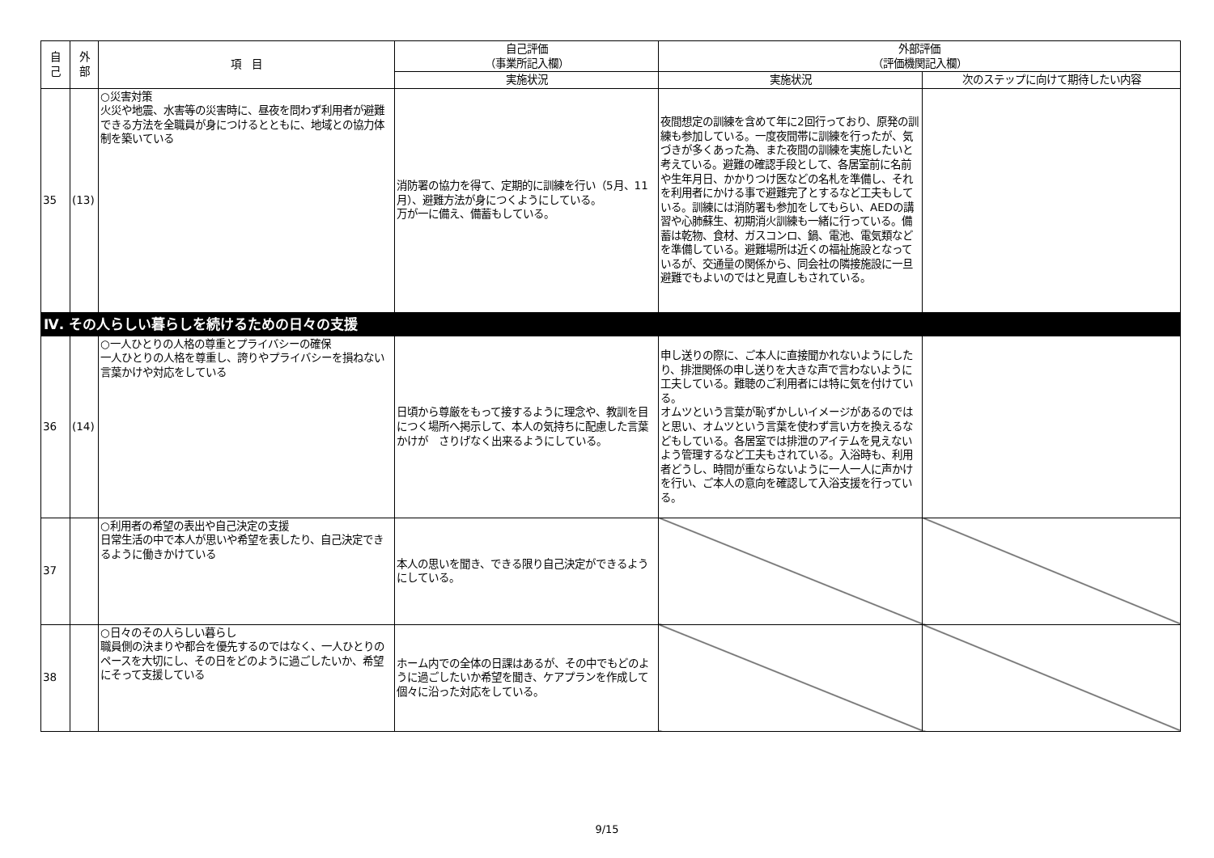| 自 己 | 外 部 | 項 目 | 自己評価 （事業所記入欄） | 外部評価 （評価機関記入欄） | |
| --- | --- | --- | --- | --- | --- |
| | | | 実施状況 | 実施状況 | 次のステップに向けて期待したい内容 |
| 35 | (13) | ○災害対策 火災や地震、水害等の災害時に、昼夜を問わず利用者が避難できる方法を全職員が身につけるとともに、地域との協力体制を築いている | 消防署の協力を得て、定期的に訓練を行い（5月、11月）、避難方法が身につくようにしている。 万が一に備え、備蓄もしている。 | 夜間想定の訓練を含めて年に2回行っており、原発の訓練も参加している。一度夜間帯に訓練を行ったが、気づきが多くあった為、また夜間の訓練を実施したいと考えている。避難の確認手段として、各居室前に名前や生年月日、かかりつけ医などの名札を準備し、それを利用者にかける事で避難完了とするなど工夫もしている。訓練には消防署も参加をしてもらい、AEDの講習や心肺蘇生、初期消火訓練も一緒に行っている。備蓄は乾物、食材、ガスコンロ、鍋、電池、電気類などを準備している。避難場所は近くの福祉施設となっているが、交通量の関係から、同会社の隣接施設に一旦避難でもよいのではと見直しもされている。 | |
| Ⅳ. その人らしい暮らしを続けるための日々の支援 | | | | | |
| 36 | (14) | ○一人ひとりの人格の尊重とプライバシーの確保 一人ひとりの人格を尊重し、誇りやプライバシーを損ねない言葉かけや対応をしている | 日頃から尊厳をもって接するように理念や、教訓を目につく場所へ掲示して、本人の気持ちに配慮した言葉かけが さりげなく出来るようにしている。 | 申し送りの際に、ご本人に直接聞かれないようにしたり、排泄関係の申し送りを大きな声で言わないように工夫している。難聴のご利用者には特に気を付けている。 オムツという言葉が恥ずかしいイメージがあるのではと思い、オムツという言葉を使わず言い方を換えるなどもしている。各居室では排泄のアイテムを見えないよう管理するなど工夫もされている。入浴時も、利用者どうし、時間が重ならないように一人一人に声かけを行い、ご本人の意向を確認して入浴支援を行っている。 | |
| 37 | | ○利用者の希望の表出や自己決定の支援 日常生活の中で本人が思いや希望を表したり、自己決定できるように働きかけている | 本人の思いを聞き、できる限り自己決定ができるようにしている。 | | |
| 38 | | ○日々のその人らしい暮らし 職員側の決まりや都合を優先するのではなく、一人ひとりのペースを大切にし、その日をどのように過ごしたいか、希望にそって支援している | ホーム内での全体の日課はあるが、その中でもどのように過ごしたいか希望を聞き、ケアプランを作成して個々に沿った対応をしている。 | | |
9/15